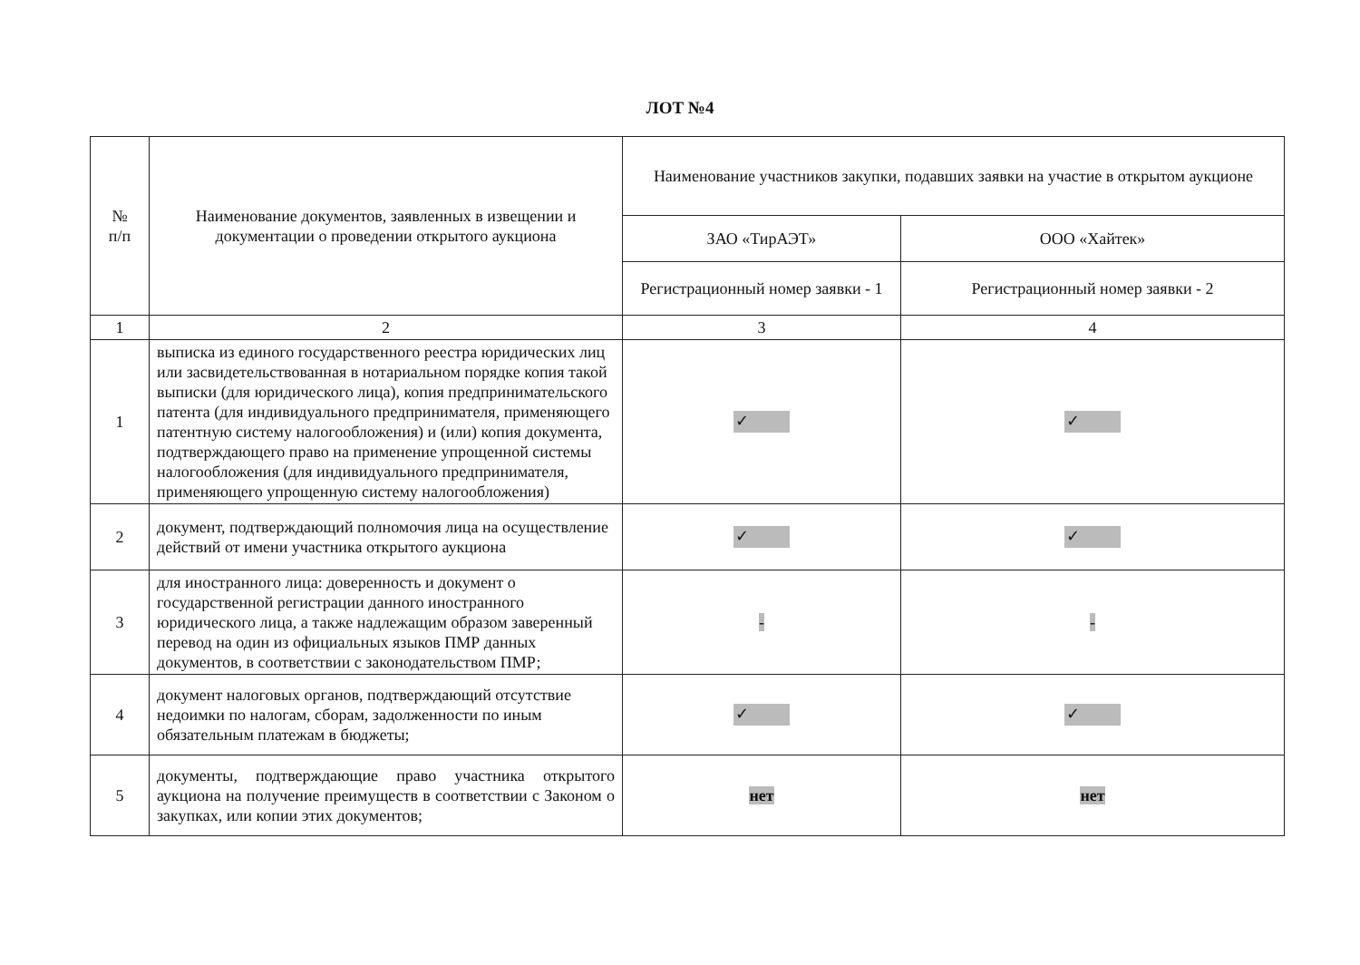ЛОТ №4
| № п/п | Наименование документов, заявленных в извещении и документации о проведении открытого аукциона | Наименование участников закупки, подавших заявки на участие в открытом аукционе | |
| --- | --- | --- | --- |
| | | ЗАО «ТирАЭТ» | ООО «Хайтек» |
| | | Регистрационный номер заявки - 1 | Регистрационный номер заявки - 2 |
| 1 | 2 | 3 | 4 |
| 1 | выписка из единого государственного реестра юридических лиц или засвидетельствованная в нотариальном порядке копия такой выписки (для юридического лица), копия предпринимательского патента (для индивидуального предпринимателя, применяющего патентную систему налогообложения) и (или) копия документа, подтверждающего право на применение упрощенной системы налогообложения (для индивидуального предпринимателя, применяющего упрощенную систему налогообложения) | ✓ | ✓ |
| 2 | документ, подтверждающий полномочия лица на осуществление действий от имени участника открытого аукциона | ✓ | ✓ |
| 3 | для иностранного лица: доверенность и документ о государственной регистрации данного иностранного юридического лица, а также надлежащим образом заверенный перевод на один из официальных языков ПМР данных документов, в соответствии с законодательством ПМР; | - | - |
| 4 | документ налоговых органов, подтверждающий отсутствие недоимки по налогам, сборам, задолженности по иным обязательным платежам в бюджеты; | ✓ | ✓ |
| 5 | документы, подтверждающие право участника открытого аукциона на получение преимуществ в соответствии с Законом о закупках, или копии этих документов; | нет | нет |